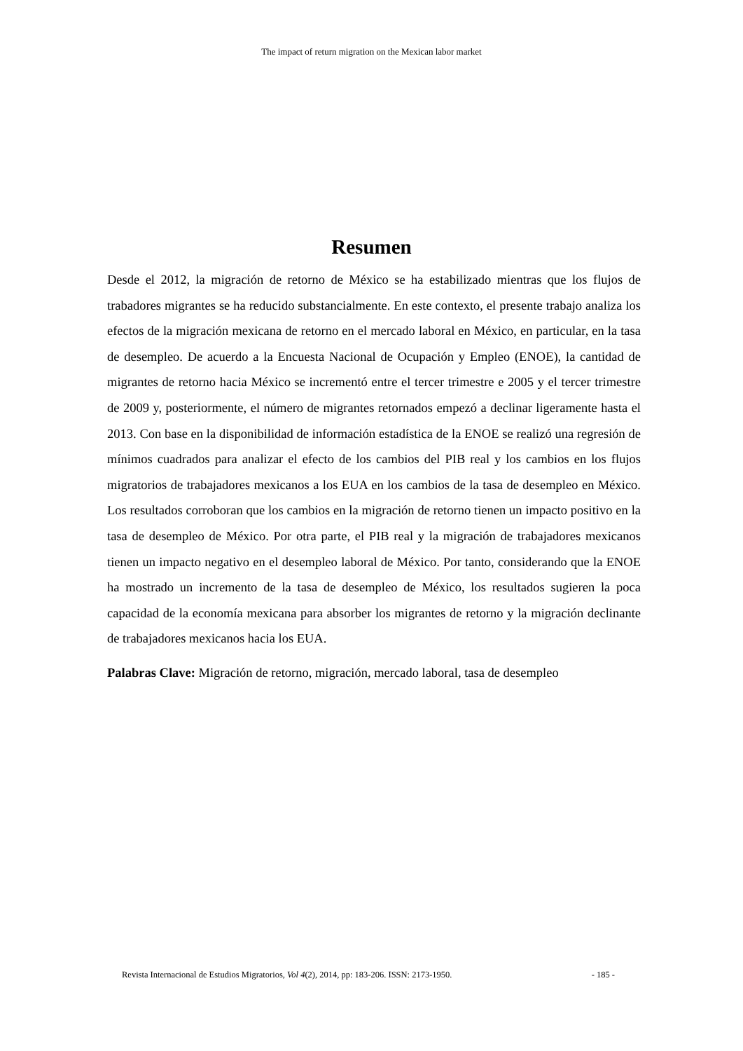The impact of return migration on the Mexican labor market
Resumen
Desde el 2012, la migración de retorno de México se ha estabilizado mientras que los flujos de trabadores migrantes se ha reducido substancialmente. En este contexto, el presente trabajo analiza los efectos de la migración mexicana de retorno en el mercado laboral en México, en particular, en la tasa de desempleo. De acuerdo a la Encuesta Nacional de Ocupación y Empleo (ENOE), la cantidad de migrantes de retorno hacia México se incrementó entre el tercer trimestre e 2005 y el tercer trimestre de 2009 y, posteriormente, el número de migrantes retornados empezó a declinar ligeramente hasta el 2013. Con base en la disponibilidad de información estadística de la ENOE se realizó una regresión de mínimos cuadrados para analizar el efecto de los cambios del PIB real y los cambios en los flujos migratorios de trabajadores mexicanos a los EUA en los cambios de la tasa de desempleo en México. Los resultados corroboran que los cambios en la migración de retorno tienen un impacto positivo en la tasa de desempleo de México. Por otra parte, el PIB real y la migración de trabajadores mexicanos tienen un impacto negativo en el desempleo laboral de México. Por tanto, considerando que la ENOE ha mostrado un incremento de la tasa de desempleo de México, los resultados sugieren la poca capacidad de la economía mexicana para absorber los migrantes de retorno y la migración declinante de trabajadores mexicanos hacia los EUA.
Palabras Clave: Migración de retorno, migración, mercado laboral, tasa de desempleo
Revista Internacional de Estudios Migratorios, Vol 4(2), 2014, pp: 183-206. ISSN: 2173-1950. - 185 -